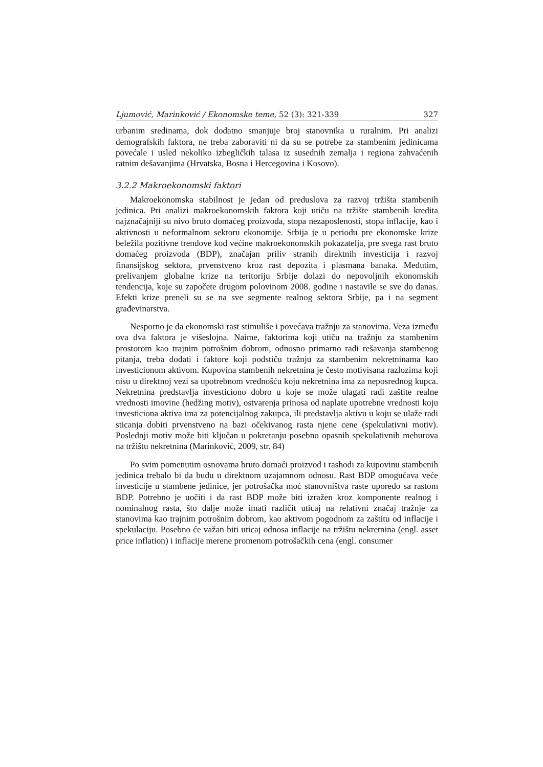Ljumović, Marinković / Ekonomske teme, 52 (3): 321-339 327
urbanim sredinama, dok dodatno smanjuje broj stanovnika u ruralnim. Pri analizi demografskih faktora, ne treba zaboraviti ni da su se potrebe za stambenim jedinicama povećale i usled nekoliko izbegličkih talasa iz susednih zemalja i regiona zahvaćenih ratnim dešavanjima (Hrvatska, Bosna i Hercegovina i Kosovo).
3.2.2 Makroekonomski faktori
Makroekonomska stabilnost je jedan od preduslova za razvoj tržišta stambenih jedinica. Pri analizi makroekonomskih faktora koji utiču na tržište stambenih kredita najznačajniji su nivo bruto domaćeg proizvoda, stopa nezaposlenosti, stopa inflacije, kao i aktivnosti u neformalnom sektoru ekonomije. Srbija je u periodu pre ekonomske krize beležila pozitivne trendove kod većine makroekonomskih pokazatelja, pre svega rast bruto domaćeg proizvoda (BDP), značajan priliv stranih direktnih investicija i razvoj finansijskog sektora, prvenstveno kroz rast depozita i plasmana banaka. Međutim, prelivanjem globalne krize na teritoriju Srbije dolazi do nepovoljnih ekonomskih tendencija, koje su započete drugom polovinom 2008. godine i nastavile se sve do danas. Efekti krize preneli su se na sve segmente realnog sektora Srbije, pa i na segment građevinarstva.
Nesporno je da ekonomski rast stimuliše i povećava tražnju za stanovima. Veza između ova dva faktora je višeslojna. Naime, faktorima koji utiču na tražnju za stambenim prostorom kao trajnim potrošnim dobrom, odnosno primarno radi rešavanja stambenog pitanja, treba dodati i faktore koji podstiču tražnju za stambenim nekretninama kao investicionom aktivom. Kupovina stambenih nekretnina je često motivisana razlozima koji nisu u direktnoj vezi sa upotrebnom vrednošću koju nekretnina ima za neposrednog kupca. Nekretnina predstavlja investiciono dobro u koje se može ulagati radi zaštite realne vrednosti imovine (hedžing motiv), ostvarenja prinosa od naplate upotrebne vrednosti koju investiciona aktiva ima za potencijalnog zakupca, ili predstavlja aktivu u koju se ulaže radi sticanja dobiti prvenstveno na bazi očekivanog rasta njene cene (spekulativni motiv). Poslednji motiv može biti ključan u pokretanju posebno opasnih spekulativnih mehurova na tržištu nekretnina (Marinković, 2009, str. 84)
Po svim pomenutim osnovama bruto domaći proizvod i rashodi za kupovinu stambenih jedinica trebalo bi da budu u direktnom uzajamnom odnosu. Rast BDP omogućava veće investicije u stambene jedinice, jer potrošačka moć stanovništva raste uporedo sa rastom BDP. Potrebno je uočiti i da rast BDP može biti izražen kroz komponente realnog i nominalnog rasta, što dalje može imati različit uticaj na relativni značaj tražnje za stanovima kao trajnim potrošnim dobrom, kao aktivom pogodnom za zaštitu od inflacije i spekulaciju. Posebno će važan biti uticaj odnosa inflacije na tržištu nekretnina (engl. asset price inflation) i inflacije merene promenom potrošačkih cena (engl. consumer